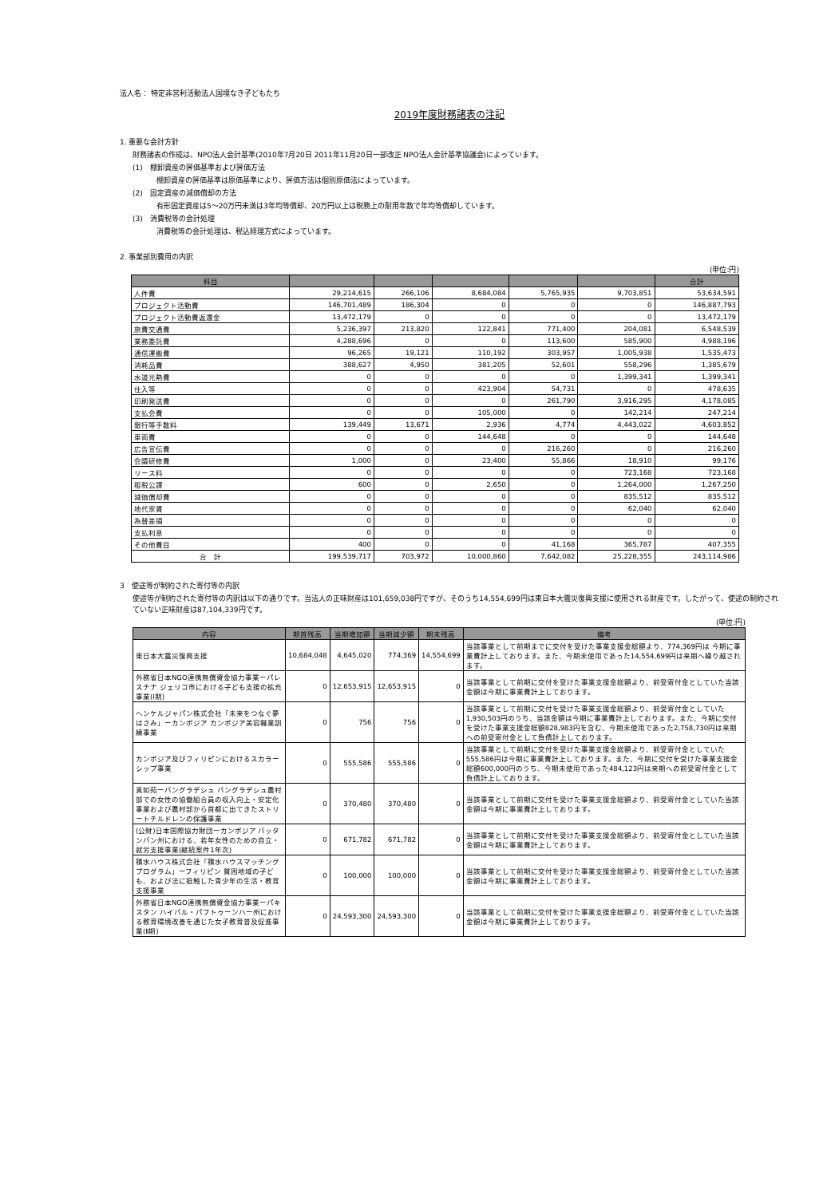法人名： 特定非営利活動法人国境なき子どもたち
2019年度財務諸表の注記
1. 重要な会計方針
財務諸表の作成は、NPO法人会計基準(2010年7月20日 2011年11月20日一部改正 NPO法人会計基準協議会)によっています。
(1)　棚卸資産の評価基準および評価方法
棚卸資産の評価基準は原価基準により、評価方法は個別原価法によっています。
(2)　固定資産の減価償却の方法
有形固定資産は5～20万円未満は3年均等償却、20万円以上は税務上の耐用年数で年均等償却しています。
(3)　消費税等の会計処理
消費税等の会計処理は、税込経理方式によっています。
2. 事業部別費用の内訳
(単位:円)
| 科目 | | | | | | 合計 |
| --- | --- | --- | --- | --- | --- | --- |
| 人件費 | 29,214,615 | 266,106 | 8,684,084 | 5,765,935 | 9,703,851 | 53,634,591 |
| プロジェクト活動費 | 146,701,489 | 186,304 | 0 | 0 | 0 | 146,887,793 |
| プロジェクト活動費返還金 | 13,472,179 | 0 | 0 | 0 | 0 | 13,472,179 |
| 旅費交通費 | 5,236,397 | 213,820 | 122,841 | 771,400 | 204,081 | 6,548,539 |
| 業務委託費 | 4,288,696 | 0 | 0 | 113,600 | 585,900 | 4,988,196 |
| 通信運搬費 | 96,265 | 19,121 | 110,192 | 303,957 | 1,005,938 | 1,535,473 |
| 消耗品費 | 388,627 | 4,950 | 381,205 | 52,601 | 558,296 | 1,385,679 |
| 水道光熱費 | 0 | 0 | 0 | 0 | 1,399,341 | 1,399,341 |
| 仕入等 | 0 | 0 | 423,904 | 54,731 | 0 | 478,635 |
| 印刷発送費 | 0 | 0 | 0 | 261,790 | 3,916,295 | 4,178,085 |
| 支払会費 | 0 | 0 | 105,000 | 0 | 142,214 | 247,214 |
| 銀行等手数料 | 139,449 | 13,671 | 2,936 | 4,774 | 4,443,022 | 4,603,852 |
| 車両費 | 0 | 0 | 144,648 | 0 | 0 | 144,648 |
| 広告宣伝費 | 0 | 0 | 0 | 216,260 | 0 | 216,260 |
| 会議研修費 | 1,000 | 0 | 23,400 | 55,866 | 18,910 | 99,176 |
| リース料 | 0 | 0 | 0 | 0 | 723,168 | 723,168 |
| 租税公課 | 600 | 0 | 2,650 | 0 | 1,264,000 | 1,267,250 |
| 減価償却費 | 0 | 0 | 0 | 0 | 835,512 | 835,512 |
| 地代家賃 | 0 | 0 | 0 | 0 | 62,040 | 62,040 |
| 為替差損 | 0 | 0 | 0 | 0 | 0 | 0 |
| 支払利息 | 0 | 0 | 0 | 0 | 0 | 0 |
| その他費目 | 400 | 0 | 0 | 41,168 | 365,787 | 407,355 |
| 合 計 | 199,539,717 | 703,972 | 10,000,860 | 7,642,082 | 25,228,355 | 243,114,986 |
3　使途等が制約された寄付等の内訳
使途等が制約された寄付等の内訳は以下の通りです。当法人の正味財産は101,659,038円ですが、そのうち14,554,699円は東日本大震災復興支援に使用される財産です。したがって、使途の制約されていない正味財産は87,104,339円です。
(単位:円)
| 内容 | 期首残高 | 当期増加額 | 当期減少額 | 期末残高 | 備考 |
| --- | --- | --- | --- | --- | --- |
| 東日本大震災復興支援 | 10,684,048 | 4,645,020 | 774,369 | 14,554,699 | 当該事業として前期までに交付を受けた事業支援金総額より、774,369円は 今期に事業費計上しております。また、今期未使用であった14,554,699円は来期へ繰り越されます。 |
| 外務省日本NGO連携無償資金協力事業ーパレスチナ ジェリコ市における子ども支援の拡充事業(Ⅰ期) | 0 | 12,653,915 | 12,653,915 | 0 | 当該事業として前期に交付を受けた事業支援金総額より、前受寄付金としていた当該金額は今期に事業費計上しております。 |
| ヘンケルジャパン株式会社「未来をつなぐ夢はさみ」ーカンボジア カンボジア美容職業訓練事業 | 0 | 756 | 756 | 0 | 当該事業として前期に交付を受けた事業支援金総額より、前受寄付金としていた1,930,503円のうち、当該金額は今期に事業費計上しております。また、今期に交付を受けた事業支援金総額828,983円を含む、今期未使用であった2,758,730円は来期への前受寄付金として負債計上しております。 |
| カンボジア及びフィリピンにおけるスカラーシップ事業 | 0 | 555,586 | 555,586 | 0 | 当該事業として前期に交付を受けた事業支援金総額より、前受寄付金としていた555,586円は今期に事業費計上しております。また、今期に交付を受けた事業支援金総額600,000円のうち、今期未使用であった484,123円は来期への前受寄付金として負債計上しております。 |
| 真如苑ーバングラデシュ バングラデシュ農村部での女性の協働組合員の収入向上・安定化事業および農村部から首都に出てきたストリートチルドレンの保護事業 | 0 | 370,480 | 370,480 | 0 | 当該事業として前期に交付を受けた事業支援金総額より、前受寄付金としていた当該金額は今期に事業費計上しております。 |
| (公財)日本国際協力財団ーカンボジア バッタンバン州における、若年女性のための自立・就労支援事業(継続案件1年次) | 0 | 671,782 | 671,782 | 0 | 当該事業として前期に交付を受けた事業支援金総額より、前受寄付金としていた当該金額は今期に事業費計上しております。 |
| 積水ハウス株式会社「積水ハウスマッチングプログラム」ーフィリピン 貧困地域の子ども、および法に抵触した青少年の生活・教育支援事業 | 0 | 100,000 | 100,000 | 0 | 当該事業として前期に交付を受けた事業支援金総額より、前受寄付金としていた当該金額は今期に事業費計上しております。 |
| 外務省日本NGO連携無償資金協力事業ーパキスタン ハイバル・パフトゥーンハー州における教育環境改善を通じた女子教育普及促進事業(Ⅱ期) | 0 | 24,593,300 | 24,593,300 | 0 | 当該事業として前期に交付を受けた事業支援金総額より、前受寄付金としていた当該金額は今期に事業費計上しております。 |